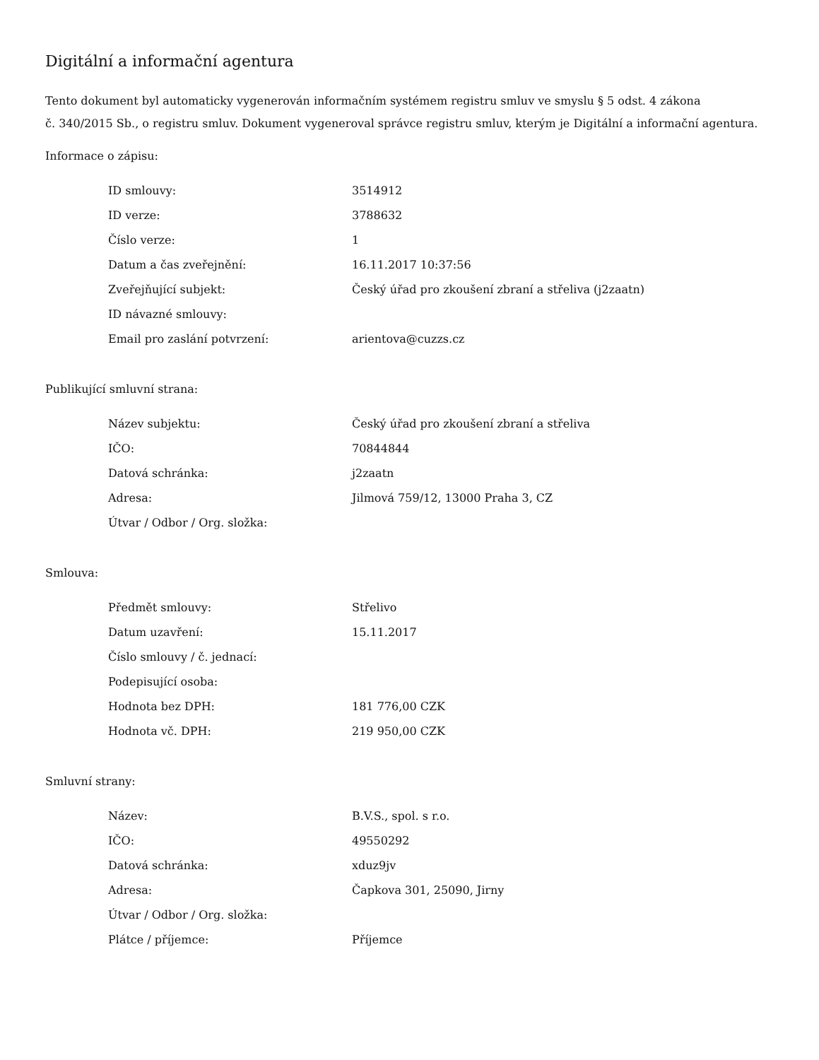Digitální a informační agentura
Tento dokument byl automaticky vygenerován informačním systémem registru smluv ve smyslu § 5 odst. 4 zákona
č. 340/2015 Sb., o registru smluv. Dokument vygeneroval správce registru smluv, kterým je Digitální a informační agentura.
Informace o zápisu:
| ID smlouvy: | 3514912 |
| ID verze: | 3788632 |
| Číslo verze: | 1 |
| Datum a čas zveřejnění: | 16.11.2017 10:37:56 |
| Zveřejňující subjekt: | Český úřad pro zkoušení zbraní a střeliva (j2zaatn) |
| ID návazné smlouvy: | |
| Email pro zaslání potvrzení: | arientova@cuzzs.cz |
Publikující smluvní strana:
| Název subjektu: | Český úřad pro zkoušení zbraní a střeliva |
| IČO: | 70844844 |
| Datová schránka: | j2zaatn |
| Adresa: | Jilmová 759/12, 13000 Praha 3, CZ |
| Útvar / Odbor / Org. složka: | |
Smlouva:
| Předmět smlouvy: | Střelivo |
| Datum uzavření: | 15.11.2017 |
| Číslo smlouvy / č. jednací: | |
| Podepisující osoba: | |
| Hodnota bez DPH: | 181 776,00 CZK |
| Hodnota vč. DPH: | 219 950,00 CZK |
Smluvní strany:
| Název: | B.V.S., spol. s r.o. |
| IČO: | 49550292 |
| Datová schránka: | xduz9jv |
| Adresa: | Čapkova 301, 25090, Jirny |
| Útvar / Odbor / Org. složka: | |
| Plátce / příjemce: | Příjemce |